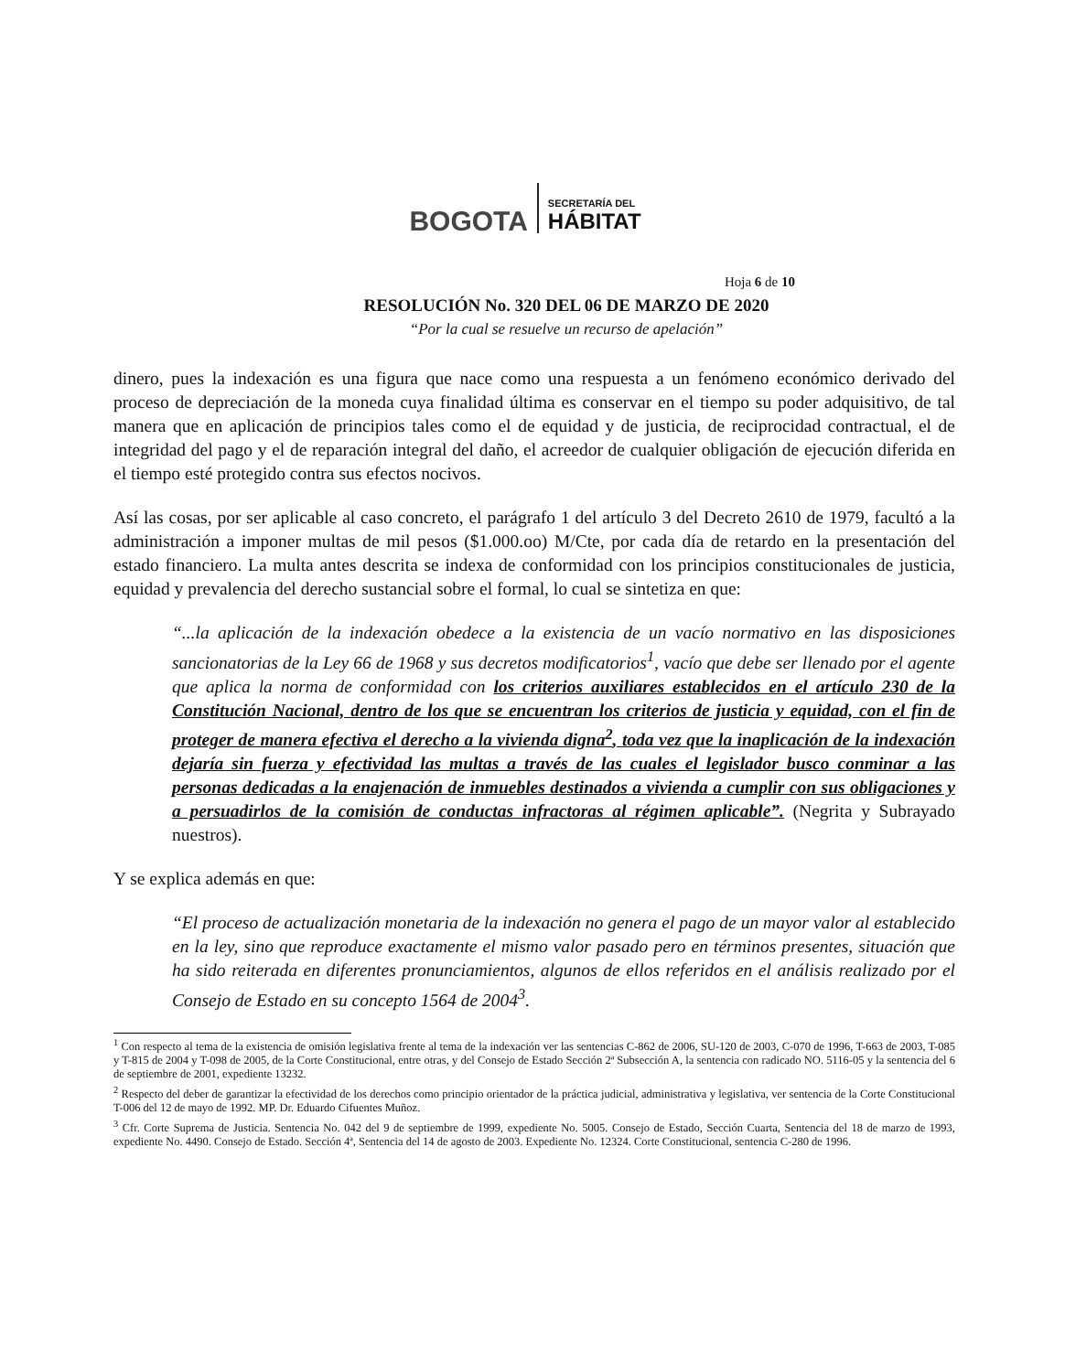BOGOTA SECRETARÍA DEL
HÁBITAT
Hoja 6 de 10
RESOLUCIÓN No. 320 DEL 06 DE MARZO DE 2020
“Por la cual se resuelve un recurso de apelación”
dinero, pues la indexación es una figura que nace como una respuesta a un fenómeno económico derivado del proceso de depreciación de la moneda cuya finalidad última es conservar en el tiempo su poder adquisitivo, de tal manera que en aplicación de principios tales como el de equidad y de justicia, de reciprocidad contractual, el de integridad del pago y el de reparación integral del daño, el acreedor de cualquier obligación de ejecución diferida en el tiempo esté protegido contra sus efectos nocivos.
Así las cosas, por ser aplicable al caso concreto, el parágrafo 1 del artículo 3 del Decreto 2610 de 1979, facultó a la administración a imponer multas de mil pesos ($1.000.oo) M/Cte, por cada día de retardo en la presentación del estado financiero. La multa antes descrita se indexa de conformidad con los principios constitucionales de justicia, equidad y prevalencia del derecho sustancial sobre el formal, lo cual se sintetiza en que:
“...la aplicación de la indexación obedece a la existencia de un vacío normativo en las disposiciones sancionatorias de la Ley 66 de 1968 y sus decretos modificatorios<sup>1</sup>, vacío que debe ser llenado por el agente que aplica la norma de conformidad con los criterios auxiliares establecidos en el artículo 230 de la Constitución Nacional, dentro de los que se encuentran los criterios de justicia y equidad, con el fin de proteger de manera efectiva el derecho a la vivienda digna<sup>2</sup>, toda vez que la inaplicación de la indexación dejaría sin fuerza y efectividad las multas a través de las cuales el legislador busco conminar a las personas dedicadas a la enajenación de inmuebles destinados a vivienda a cumplir con sus obligaciones y a persuadirlos de la comisión de conductas infractoras al régimen aplicable”. (Negrita y Subrayado nuestros).
Y se explica además en que:
“El proceso de actualización monetaria de la indexación no genera el pago de un mayor valor al establecido en la ley, sino que reproduce exactamente el mismo valor pasado pero en términos presentes, situación que ha sido reiterada en diferentes pronunciamientos, algunos de ellos referidos en el análisis realizado por el Consejo de Estado en su concepto 1564 de 2004<sup>3</sup>.
<sup>1</sup> Con respecto al tema de la existencia de omisión legislativa frente al tema de la indexación ver las sentencias C-862 de 2006, SU-120 de 2003, C-070 de 1996, T-663 de 2003, T-085 y T-815 de 2004 y T-098 de 2005, de la Corte Constitucional, entre otras, y del Consejo de Estado Sección 2ª Subsección A, la sentencia con radicado NO. 5116-05 y la sentencia del 6 de septiembre de 2001, expediente 13232.
<sup>2</sup> Respecto del deber de garantizar la efectividad de los derechos como principio orientador de la práctica judicial, administrativa y legislativa, ver sentencia de la Corte Constitucional T-006 del 12 de mayo de 1992. MP. Dr. Eduardo Cifuentes Muñoz.
<sup>3</sup> Cfr. Corte Suprema de Justicia. Sentencia No. 042 del 9 de septiembre de 1999, expediente No. 5005. Consejo de Estado, Sección Cuarta, Sentencia del 18 de marzo de 1993, expediente No. 4490. Consejo de Estado. Sección 4ª, Sentencia del 14 de agosto de 2003. Expediente No. 12324. Corte Constitucional, sentencia C-280 de 1996.